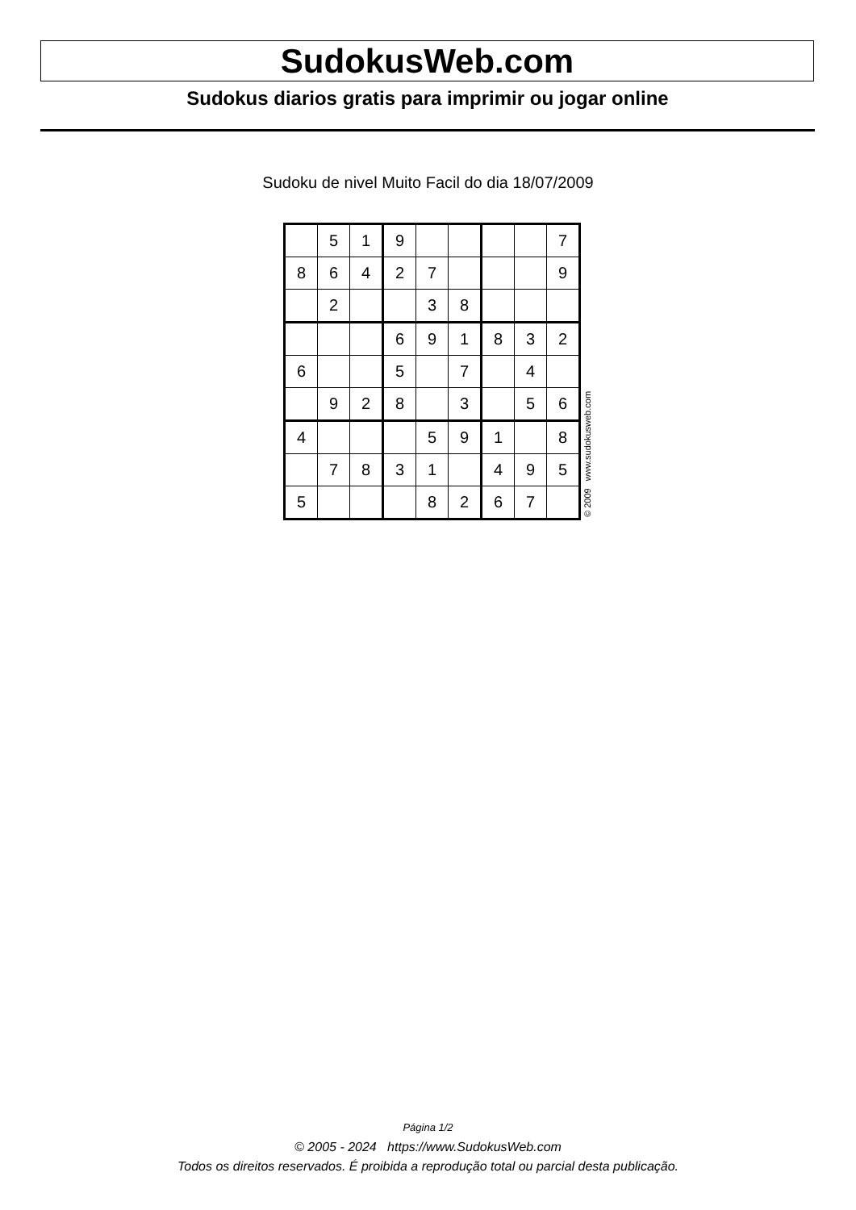SudokusWeb.com
Sudokus diarios gratis para imprimir ou jogar online
Sudoku de nivel Muito Facil do dia 18/07/2009
| | 5 | 1 | 9 | | | | | 7 |
| 8 | 6 | 4 | 2 | 7 | | | | 9 |
| | 2 | | | 3 | 8 | | | |
| | | | 6 | 9 | 1 | 8 | 3 | 2 |
| 6 | | | 5 | | 7 | | 4 | |
| | 9 | 2 | 8 | | 3 | | 5 | 6 |
| 4 | | | | 5 | 9 | 1 | | 8 |
| | 7 | 8 | 3 | 1 | | 4 | 9 | 5 |
| 5 | | | | 8 | 2 | 6 | 7 | |
© 2009 www.sudokusweb.com
Página 1/2
© 2005 - 2024 https://www.SudokusWeb.com
Todos os direitos reservados. É proibida a reprodução total ou parcial desta publicação.